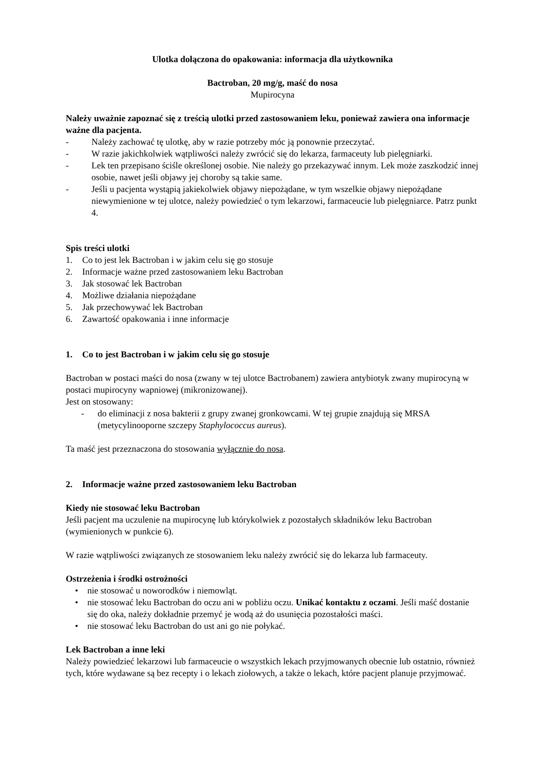Ulotka dołączona do opakowania: informacja dla użytkownika
Bactroban, 20 mg/g, maść do nosa
Mupirocyna
Należy uważnie zapoznać się z treścią ulotki przed zastosowaniem leku, ponieważ zawiera ona informacje ważne dla pacjenta.
- Należy zachować tę ulotkę, aby w razie potrzeby móc ją ponownie przeczytać.
- W razie jakichkolwiek wątpliwości należy zwrócić się do lekarza, farmaceuty lub pielęgniarki.
- Lek ten przepisano ściśle określonej osobie. Nie należy go przekazywać innym. Lek może zaszkodzić innej osobie, nawet jeśli objawy jej choroby są takie same.
- Jeśli u pacjenta wystąpią jakiekolwiek objawy niepożądane, w tym wszelkie objawy niepożądane niewymienione w tej ulotce, należy powiedzieć o tym lekarzowi, farmaceucie lub pielęgniarce. Patrz punkt 4.
Spis treści ulotki
1. Co to jest lek Bactroban i w jakim celu się go stosuje
2. Informacje ważne przed zastosowaniem leku Bactroban
3. Jak stosować lek Bactroban
4. Możliwe działania niepożądane
5. Jak przechowywać lek Bactroban
6. Zawartość opakowania i inne informacje
1. Co to jest Bactroban i w jakim celu się go stosuje
Bactroban w postaci maści do nosa (zwany w tej ulotce Bactrobanem) zawiera antybiotyk zwany mupirocyną w postaci mupirocyny wapniowej (mikronizowanej).
Jest on stosowany:
- do eliminacji z nosa bakterii z grupy zwanej gronkowcami. W tej grupie znajdują się MRSA (metycylinooporne szczepy Staphylococcus aureus).
Ta maść jest przeznaczona do stosowania wyłącznie do nosa.
2. Informacje ważne przed zastosowaniem leku Bactroban
Kiedy nie stosować leku Bactroban
Jeśli pacjent ma uczulenie na mupirocynę lub którykolwiek z pozostałych składników leku Bactroban (wymienionych w punkcie 6).
W razie wątpliwości związanych ze stosowaniem leku należy zwrócić się do lekarza lub farmaceuty.
Ostrzeżenia i środki ostrożności
• nie stosować u noworodków i niemowląt.
• nie stosować leku Bactroban do oczu ani w pobliżu oczu. Unikać kontaktu z oczami. Jeśli maść dostanie się do oka, należy dokładnie przemyć je wodą aż do usunięcia pozostałości maści.
• nie stosować leku Bactroban do ust ani go nie połykać.
Lek Bactroban a inne leki
Należy powiedzieć lekarzowi lub farmaceucie o wszystkich lekach przyjmowanych obecnie lub ostatnio, również tych, które wydawane są bez recepty i o lekach ziołowych, a także o lekach, które pacjent planuje przyjmować.